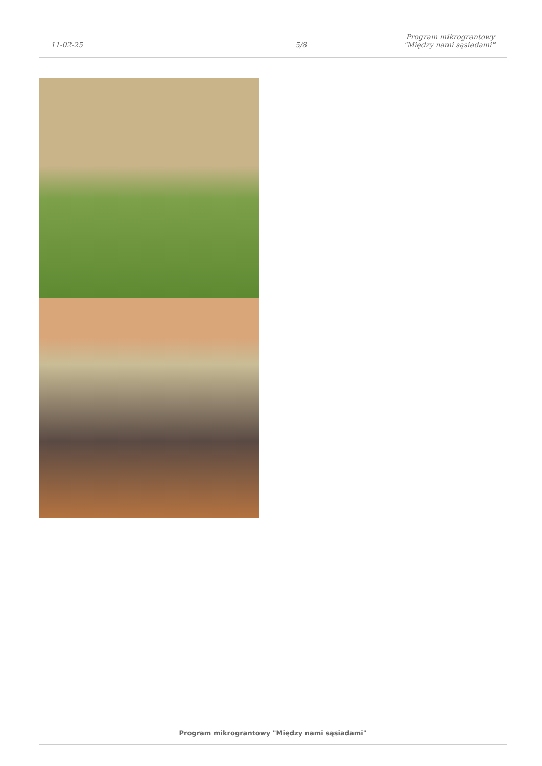11-02-25
5/8
Program mikrograntowy "Między nami sąsiadami"
Program mikrograntowy "Między nami sąsiadami"